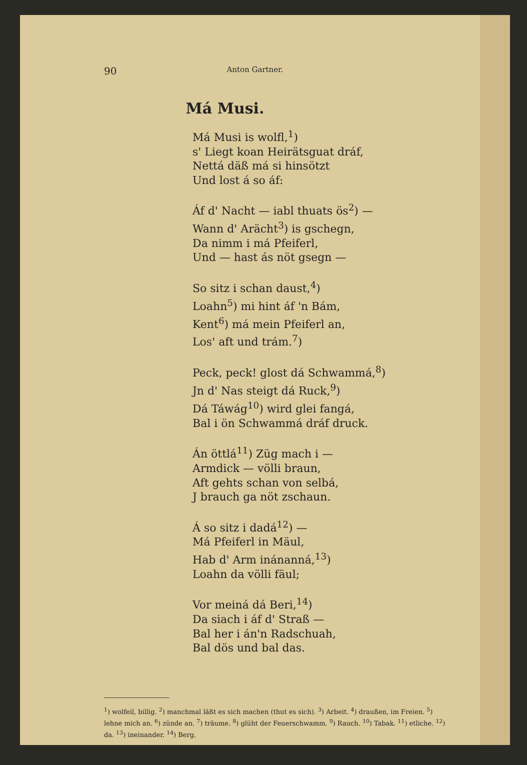90 Anton Gartner.
Má Musi.
Má Musi is wolfl,<sup>1</sup>)
s' Liegt koan Heirätsguat dráf,
Nettá däß má si hinsötzt
Und lost á so áf:
Áf d' Nacht — iabl thuats ös<sup>2</sup>) —
Wann d' Arächt<sup>3</sup>) is gschegn,
Da nimm i má Pfeiferl,
Und — hast ás nöt gsegn —
So sitz i schan daust,<sup>4</sup>)
Loahn<sup>5</sup>) mi hint áf 'n Bám,
Kent<sup>6</sup>) má mein Pfeiferl an,
Los' aft und trám.<sup>7</sup>)
Peck, peck! glost dá Schwammá,<sup>8</sup>)
Jn d' Nas steigt dá Ruck,<sup>9</sup>)
Dá Táwág<sup>10</sup>) wird glei fangá,
Bal i ön Schwammá dráf druck.
Án öttlá<sup>11</sup>) Züg mach i —
Armdick — völli braun,
Aft gehts schan von selbá,
J brauch ga nöt zschaun.
Á so sitz i dadá<sup>12</sup>) —
Má Pfeiferl in Mäul,
Hab d' Arm inánanná,<sup>13</sup>)
Loahn da völli fäul;
Vor meiná dá Beri,<sup>14</sup>)
Da siach i áf d' Straß —
Bal her i án'n Radschuah,
Bal dös und bal das.
<sup>1</sup>) wolfeil, billig. <sup>2</sup>) manchmal läßt es sich machen (thut es sich). <sup>3</sup>) Arbeit. <sup>4</sup>) draußen, im Freien. <sup>5</sup>) lehne mich an. <sup>6</sup>) zünde an. <sup>7</sup>) träume. <sup>8</sup>) glüht der Feuerschwamm. <sup>9</sup>) Rauch. <sup>10</sup>) Tabak. <sup>11</sup>) etliche. <sup>12</sup>) da. <sup>13</sup>) ineinander. <sup>14</sup>) Berg.